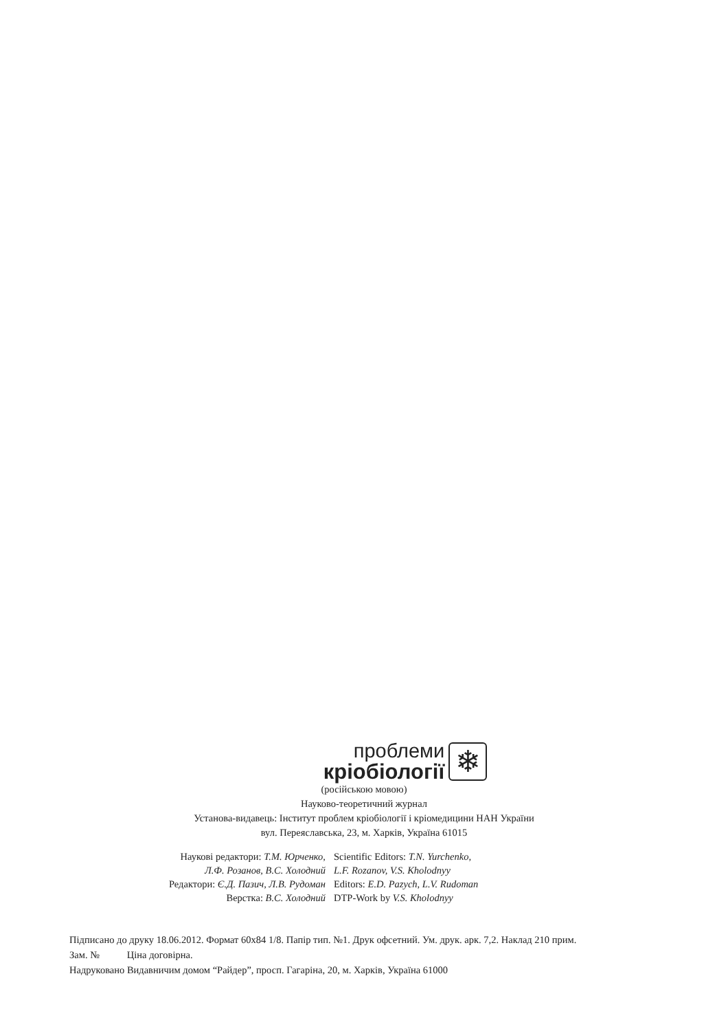проблеми
кріобіології
❄
(російською мовою)
Науково-теоретичний журнал
Установа-видавець: Інститут проблем кріобіології і кріомедицини НАН України
вул. Переяславська, 23, м. Харків, Україна 61015
| Наукові редактори: Т.М. Юрченко, | Scientific Editors: T.N. Yurchenko, |
| Л.Ф. Розанов, В.С. Холодний | L.F. Rozanov, V.S. Kholodnyy |
| Редактори: Є.Д. Пазич, Л.В. Рудоман | Editors: E.D. Pazych, L.V. Rudoman |
| Верстка: В.С. Холодний | DTP-Work by V.S. Kholodnyy |
Підписано до друку 18.06.2012. Формат 60x84 1/8. Папір тип. №1. Друк офсетний. Ум. друк. арк. 7,2. Наклад 210 прим.
Зам. № Ціна договірна.
Надруковано Видавничим домом “Райдер”, просп. Гагаріна, 20, м. Харків, Україна 61000